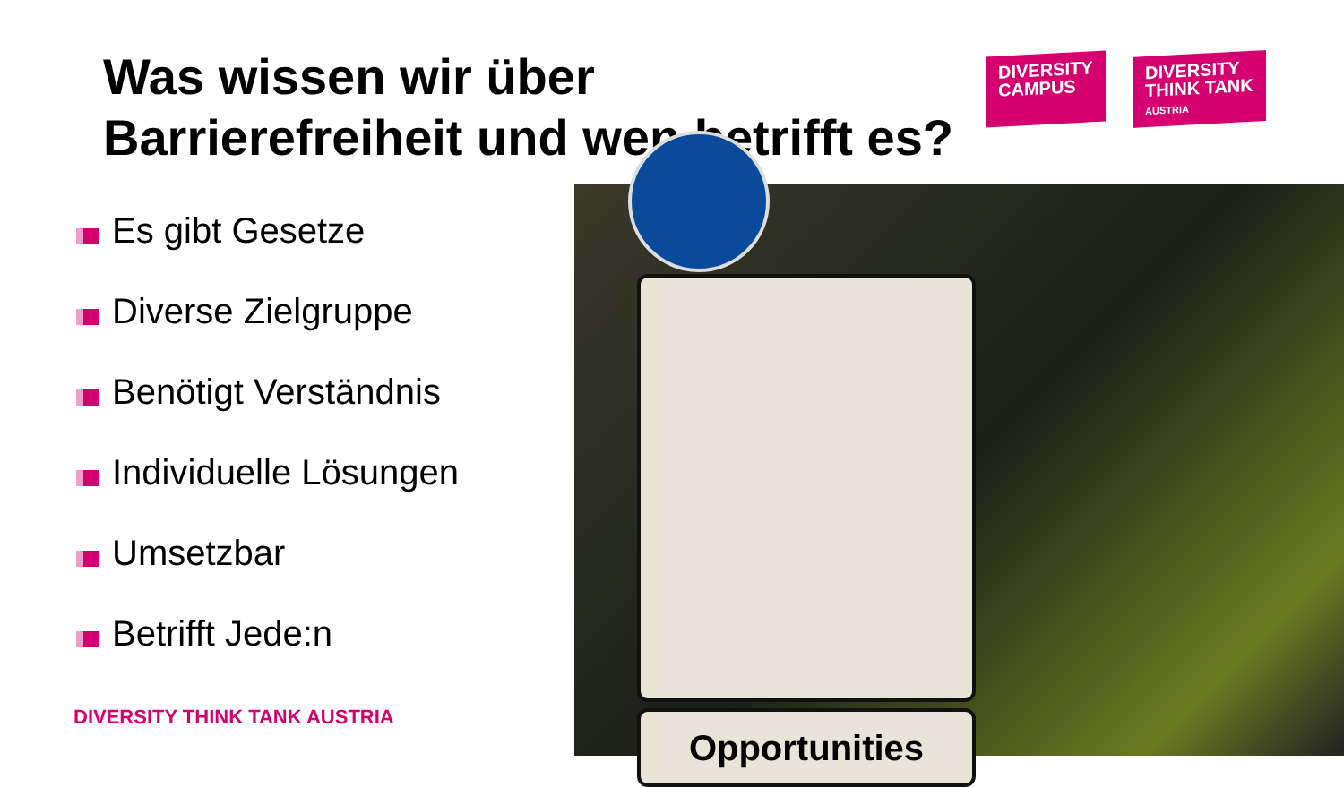Was wissen wir über Barrierefreiheit und wen betrifft es?
DIVERSITY
CAMPUS
DIVERSITY
THINK TANK
AUSTRIA
Es gibt Gesetze
Diverse Zielgruppe
Benötigt Verständnis
Individuelle Lösungen
Umsetzbar
Betrifft Jede:n
DIVERSITY THINK TANK AUSTRIA
Opportunities